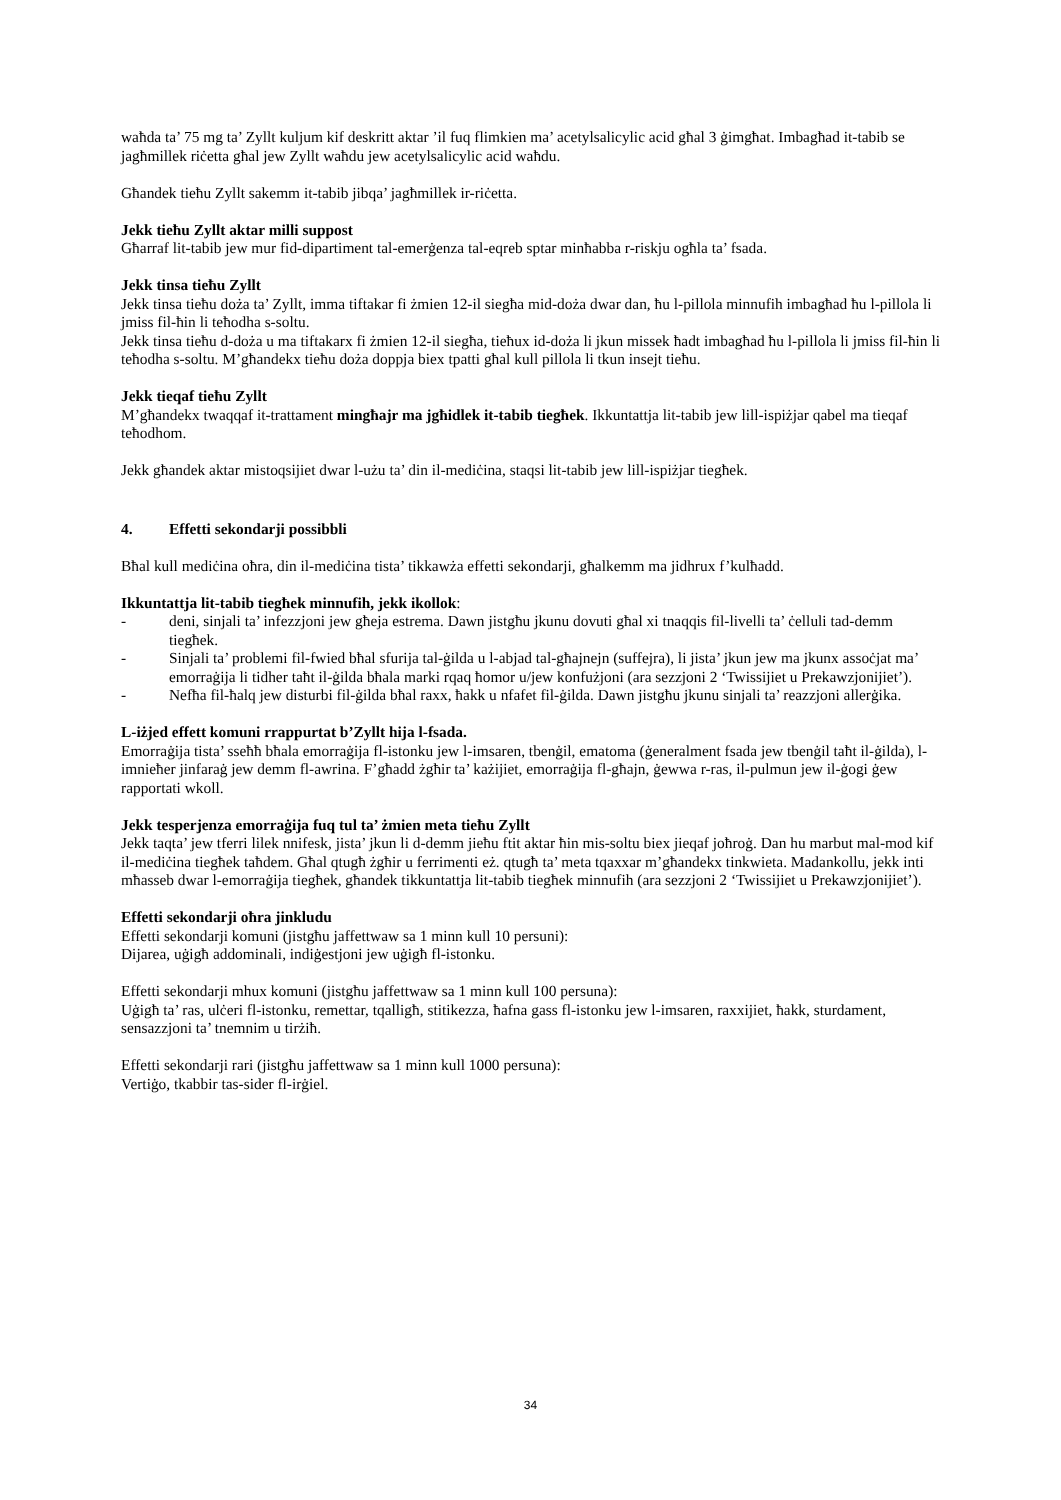waħda ta’ 75 mg ta’ Zyllt kuljum kif deskritt aktar ’il fuq flimkien ma’ acetylsalicylic acid għal 3 ġimgħat. Imbagħad it-tabib se jagħmillek riċetta għal jew Zyllt waħdu jew acetylsalicylic acid waħdu.
Għandek tieħu Zyllt sakemm it-tabib jibqa’ jagħmillek ir-riċetta.
Jekk tieħu Zyllt aktar milli suppost
Għarraf lit-tabib jew mur fid-dipartiment tal-emerġenza tal-eqreb sptar minħabba r-riskju ogħla ta’ fsada.
Jekk tinsa tieħu Zyllt
Jekk tinsa tieħu doża ta’ Zyllt, imma tiftakar fi żmien 12-il siegħa mid-doża dwar dan, ħu l-pillola minnufih imbagħad ħu l-pillola li jmiss fil-ħin li teħodha s-soltu.
Jekk tinsa tieħu d-doża u ma tiftakarx fi żmien 12-il siegħa, tieħux id-doża li jkun missek ħadt imbagħad ħu l-pillola li jmiss fil-ħin li teħodha s-soltu. M’għandekx tieħu doża doppja biex tpatti għal kull pillola li tkun insejt tieħu.
Jekk tieqaf tieħu Zyllt
M’għandekx twaqqaf it-trattament mingħajr ma jgħidlek it-tabib tiegħek. Ikkuntattja lit-tabib jew lill-ispiżjar qabel ma tieqaf teħodhom.
Jekk għandek aktar mistoqsijiet dwar l-użu ta’ din il-mediċina, staqsi lit-tabib jew lill-ispiżjar tiegħek.
4. Effetti sekondarji possibbli
Bħal kull mediċina oħra, din il-mediċina tista’ tikkawża effetti sekondarji, għalkemm ma jidhrux f’kulħadd.
Ikkuntattja lit-tabib tiegħek minnufih, jekk ikollok:
- deni, sinjali ta’ infezzjoni jew għeja estrema. Dawn jistgħu jkunu dovuti għal xi tnaqqis fil-livelli ta’ ċelluli tad-demm tiegħek.
- Sinjali ta’ problemi fil-fwied bħal sfurija tal-ġilda u l-abjad tal-għajnejn (suffejra), li jista’ jkun jew ma jkunx assoċjat ma’ emorraġija li tidher taħt il-ġilda bħala marki rqaq ħomor u/jew konfużjoni (ara sezzjoni 2 ‘Twissijiet u Prekawzjonijiet’).
- Nefħa fil-ħalq jew disturbi fil-ġilda bħal raxx, ħakk u nfafet fil-ġilda. Dawn jistgħu jkunu sinjali ta’ reazzjoni allerġika.
L-iżjed effett komuni rrappurtat b’Zyllt hija l-fsada.
Emorraġija tista’ sseħħ bħala emorraġija fl-istonku jew l-imsaren, tbenġil, ematoma (ġeneralment fsada jew tbenġil taħt il-ġilda), l-imnieħer jinfaraġ jew demm fl-awrina. F’għadd żgħir ta’ każijiet, emorraġija fl-għajn, ġewwa r-ras, il-pulmun jew il-ġogi ġew rapportati wkoll.
Jekk tesperjenza emorraġija fuq tul ta’ żmien meta tieħu Zyllt
Jekk taqta’ jew tferri lilek nnifesk, jista’ jkun li d-demm jieħu ftit aktar ħin mis-soltu biex jieqaf joħroġ. Dan hu marbut mal-mod kif il-mediċina tiegħek taħdem. Għal qtugħ żgħir u ferrimenti eż. qtugħ ta’ meta tqaxxar m’għandekx tinkwieta. Madankollu, jekk inti mħasseb dwar l-emorraġija tiegħek, għandek tikkuntattja lit-tabib tiegħek minnufih (ara sezzjoni 2 ‘Twissijiet u Prekawzjonijiet’).
Effetti sekondarji oħra jinkludu
Effetti sekondarji komuni (jistgħu jaffettwaw sa 1 minn kull 10 persuni):
Dijarea, uġigħ addominali, indiġestjoni jew uġigħ fl-istonku.
Effetti sekondarji mhux komuni (jistgħu jaffettwaw sa 1 minn kull 100 persuna):
Uġigħ ta’ ras, ulċeri fl-istonku, remettar, tqalligħ, stitikezza, ħafna gass fl-istonku jew l-imsaren, raxxijiet, ħakk, sturdament, sensazzjoni ta’ tnemnim u tirżiħ.
Effetti sekondarji rari (jistgħu jaffettwaw sa 1 minn kull 1000 persuna):
Vertiġo, tkabbir tas-sider fl-irġiel.
34